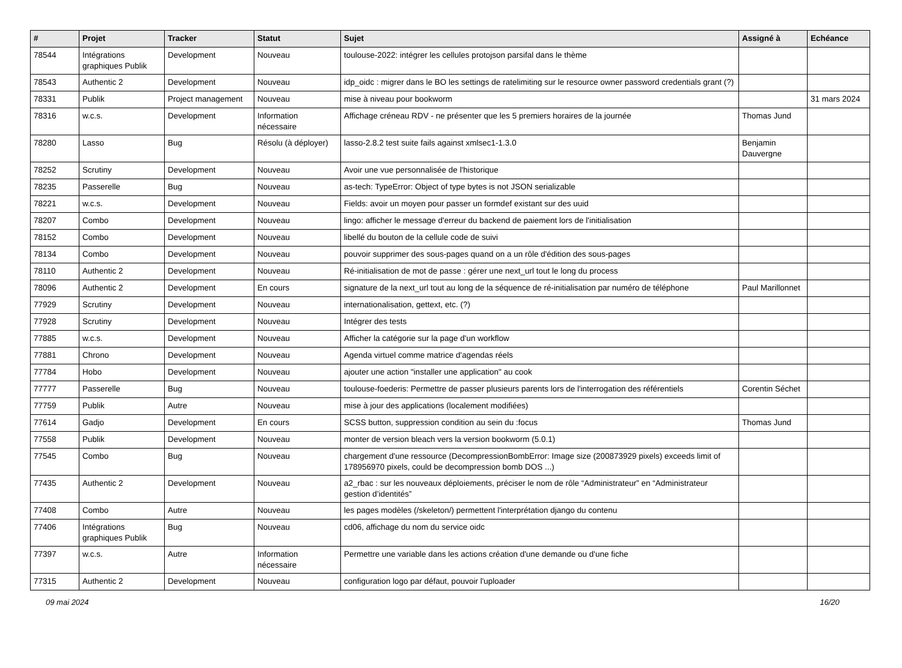| # | Projet | Tracker | Statut | Sujet | Assigné à | Echéance |
| --- | --- | --- | --- | --- | --- | --- |
| 78544 | Intégrations graphiques Publik | Development | Nouveau | toulouse-2022: intégrer les cellules protojson parsifal dans le thème | | |
| 78543 | Authentic 2 | Development | Nouveau | idp_oidc : migrer dans le BO les settings de ratelimiting sur le resource owner password credentials grant (?) | | |
| 78331 | Publik | Project management | Nouveau | mise à niveau pour bookworm | | 31 mars 2024 |
| 78316 | w.c.s. | Development | Information nécessaire | Affichage créneau RDV - ne présenter que les 5 premiers horaires de la journée | Thomas Jund | |
| 78280 | Lasso | Bug | Résolu (à déployer) | lasso-2.8.2 test suite fails against xmlsec1-1.3.0 | Benjamin Dauvergne | |
| 78252 | Scrutiny | Development | Nouveau | Avoir une vue personnalisée de l'historique | | |
| 78235 | Passerelle | Bug | Nouveau | as-tech: TypeError: Object of type bytes is not JSON serializable | | |
| 78221 | w.c.s. | Development | Nouveau | Fields: avoir un moyen pour passer un formdef existant sur des uuid | | |
| 78207 | Combo | Development | Nouveau | lingo: afficher le message d'erreur du backend de paiement lors de l'initialisation | | |
| 78152 | Combo | Development | Nouveau | libellé du bouton de la cellule code de suivi | | |
| 78134 | Combo | Development | Nouveau | pouvoir supprimer des sous-pages quand on a un rôle d'édition des sous-pages | | |
| 78110 | Authentic 2 | Development | Nouveau | Ré-initialisation de mot de passe : gérer une next_url tout le long du process | | |
| 78096 | Authentic 2 | Development | En cours | signature de la next_url tout au long de la séquence de ré-initialisation par numéro de téléphone | Paul Marillonnet | |
| 77929 | Scrutiny | Development | Nouveau | internationalisation, gettext, etc. (?) | | |
| 77928 | Scrutiny | Development | Nouveau | Intégrer des tests | | |
| 77885 | w.c.s. | Development | Nouveau | Afficher la catégorie sur la page d'un workflow | | |
| 77881 | Chrono | Development | Nouveau | Agenda virtuel comme matrice d'agendas réels | | |
| 77784 | Hobo | Development | Nouveau | ajouter une action "installer une application" au cook | | |
| 77777 | Passerelle | Bug | Nouveau | toulouse-foederis: Permettre de passer plusieurs parents lors de l'interrogation des référentiels | Corentin Séchet | |
| 77759 | Publik | Autre | Nouveau | mise à jour des applications (localement modifiées) | | |
| 77614 | Gadjo | Development | En cours | SCSS button, suppression condition au sein du :focus | Thomas Jund | |
| 77558 | Publik | Development | Nouveau | monter de version bleach vers la version bookworm (5.0.1) | | |
| 77545 | Combo | Bug | Nouveau | chargement d'une ressource (DecompressionBombError: Image size (200873929 pixels) exceeds limit of 178956970 pixels, could be decompression bomb DOS ...) | | |
| 77435 | Authentic 2 | Development | Nouveau | a2_rbac : sur les nouveaux déploiements, préciser le nom de rôle “Administrateur” en “Administrateur gestion d’identités” | | |
| 77408 | Combo | Autre | Nouveau | les pages modèles (/skeleton/) permettent l'interprétation django du contenu | | |
| 77406 | Intégrations graphiques Publik | Bug | Nouveau | cd06, affichage du nom du service oidc | | |
| 77397 | w.c.s. | Autre | Information nécessaire | Permettre une variable dans les actions création d'une demande ou d'une fiche | | |
| 77315 | Authentic 2 | Development | Nouveau | configuration logo par défaut, pouvoir l'uploader | | |
09 mai 2024 16/20